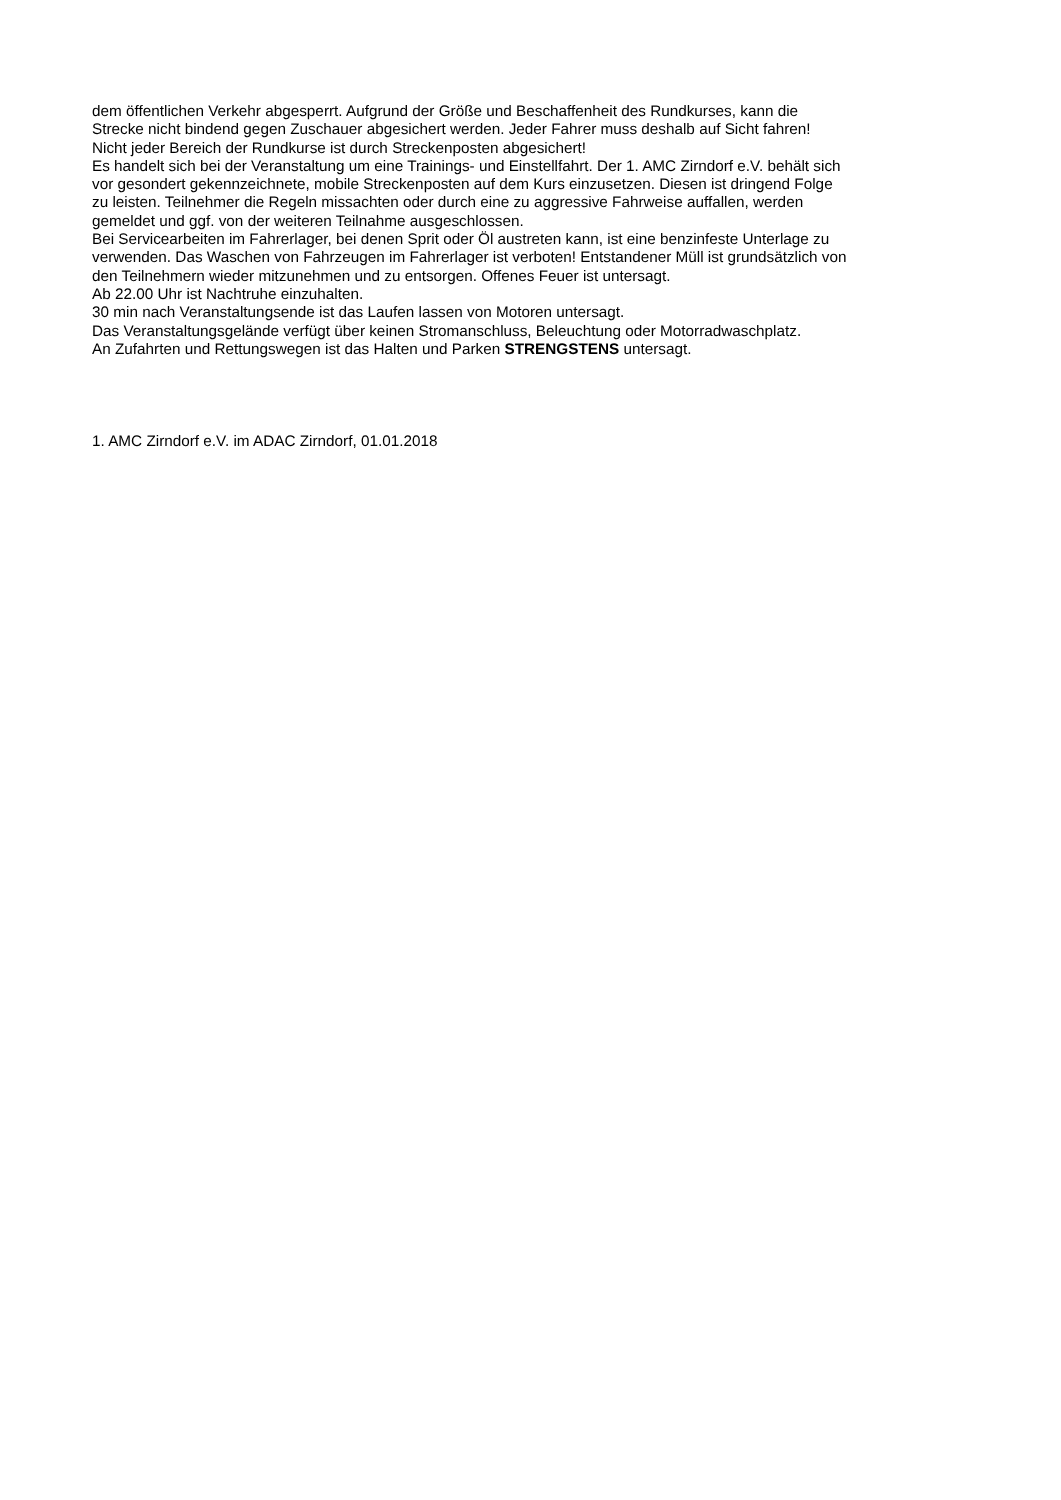dem öffentlichen Verkehr abgesperrt. Aufgrund der Größe und Beschaffenheit des Rundkurses, kann die
Strecke nicht bindend gegen Zuschauer abgesichert werden. Jeder Fahrer muss deshalb auf Sicht fahren!
Nicht jeder Bereich der Rundkurse ist durch Streckenposten abgesichert!
Es handelt sich bei der Veranstaltung um eine Trainings- und Einstellfahrt. Der 1. AMC Zirndorf e.V. behält sich
vor gesondert gekennzeichnete, mobile Streckenposten auf dem Kurs einzusetzen. Diesen ist dringend Folge
zu leisten. Teilnehmer die Regeln missachten oder durch eine zu aggressive Fahrweise auffallen, werden
gemeldet und ggf. von der weiteren Teilnahme ausgeschlossen.
Bei Servicearbeiten im Fahrerlager, bei denen Sprit oder Öl austreten kann, ist eine benzinfeste Unterlage zu
verwenden. Das Waschen von Fahrzeugen im Fahrerlager ist verboten! Entstandener Müll ist grundsätzlich von
den Teilnehmern wieder mitzunehmen und zu entsorgen. Offenes Feuer ist untersagt.
Ab 22.00 Uhr ist Nachtruhe einzuhalten.
30 min nach Veranstaltungsende ist das Laufen lassen von Motoren untersagt.
Das Veranstaltungsgelände verfügt über keinen Stromanschluss, Beleuchtung oder Motorradwaschplatz.
An Zufahrten und Rettungswegen ist das Halten und Parken STRENGSTENS untersagt.
1. AMC Zirndorf e.V. im ADAC Zirndorf, 01.01.2018